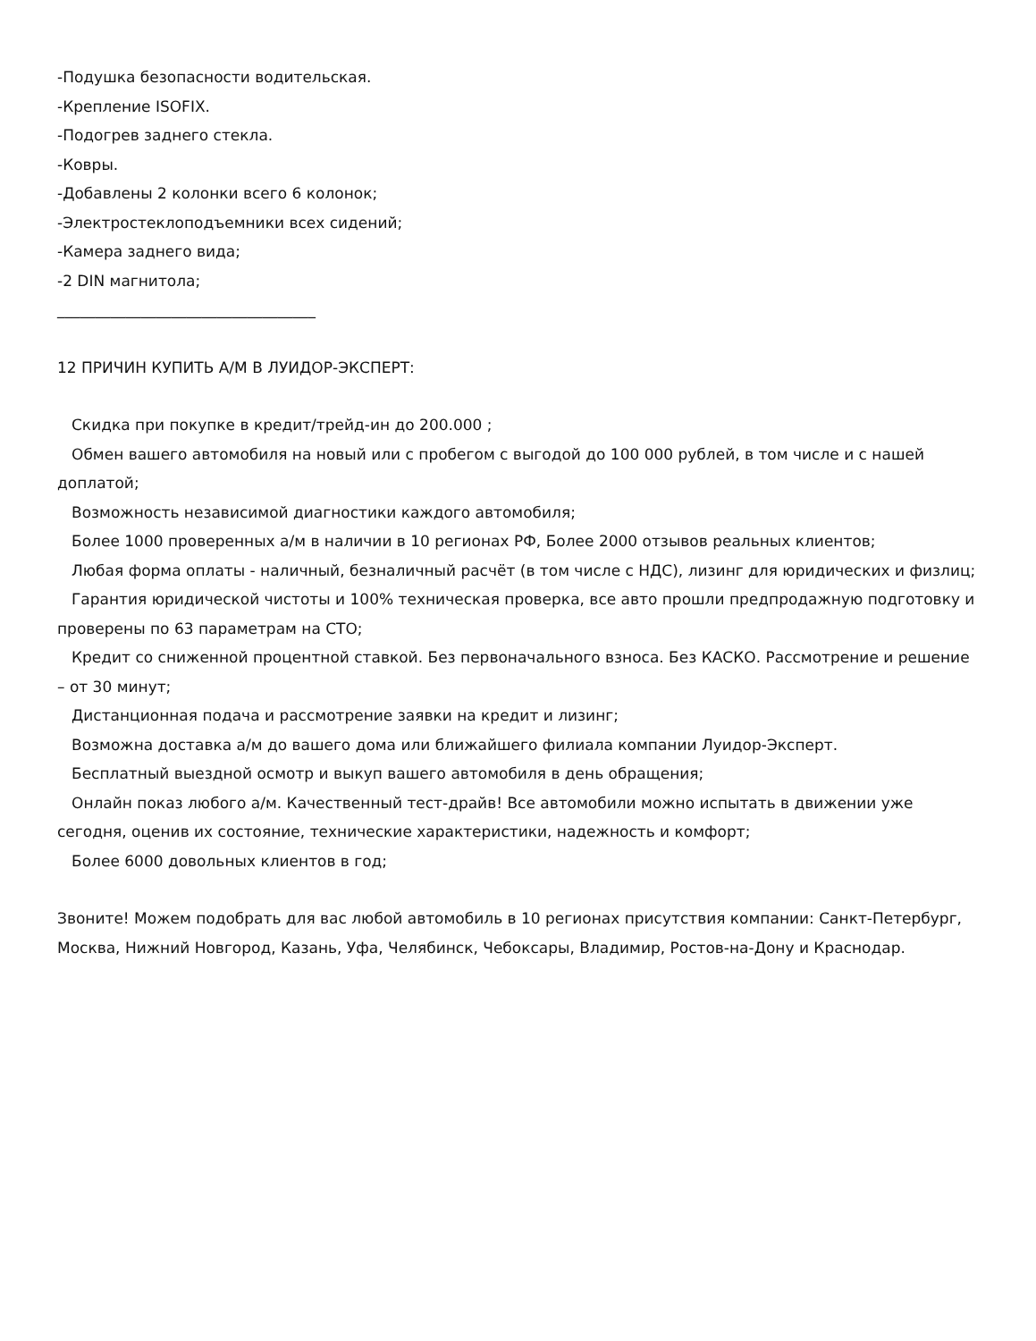-Подушка безопасности водительская.
-Крепление ISOFIX.
-Подогрев заднего стекла.
-Ковры.
-Добавлены 2 колонки всего 6 колонок;
-Электростеклоподъемники всех сидений;
-Камера заднего вида;
-2 DIN магнитола;
__________________________________
12 ПРИЧИН КУПИТЬ А/М В ЛУИДОР-ЭКСПЕРТ:
Скидка при покупке в кредит/трейд-ин до 200.000 ;
Обмен вашего автомобиля на новый или с пробегом с выгодой до 100 000 рублей, в том числе и с нашей доплатой;
Возможность независимой диагностики каждого автомобиля;
Более 1000 проверенных а/м в наличии в 10 регионах РФ, Более 2000 отзывов реальных клиентов;
Любая форма оплаты - наличный, безналичный расчёт (в том числе с НДС), лизинг для юридических и физлиц;
Гарантия юридической чистоты и 100% техническая проверка, все авто прошли предпродажную подготовку и проверены по 63 параметрам на СТО;
Кредит со сниженной процентной ставкой. Без первоначального взноса. Без КАСКО. Рассмотрение и решение – от 30 минут;
Дистанционная подача и рассмотрение заявки на кредит и лизинг;
Возможна доставка а/м до вашего дома или ближайшего филиала компании Луидор-Эксперт.
Бесплатный выездной осмотр и выкуп вашего автомобиля в день обращения;
Онлайн показ любого а/м. Качественный тест-драйв! Все автомобили можно испытать в движении уже сегодня, оценив их состояние, технические характеристики, надежность и комфорт;
Более 6000 довольных клиентов в год;
Звоните! Можем подобрать для вас любой автомобиль в 10 регионах присутствия компании: Санкт-Петербург, Москва, Нижний Новгород, Казань, Уфа, Челябинск, Чебоксары, Владимир, Ростов-на-Дону и Краснодар.